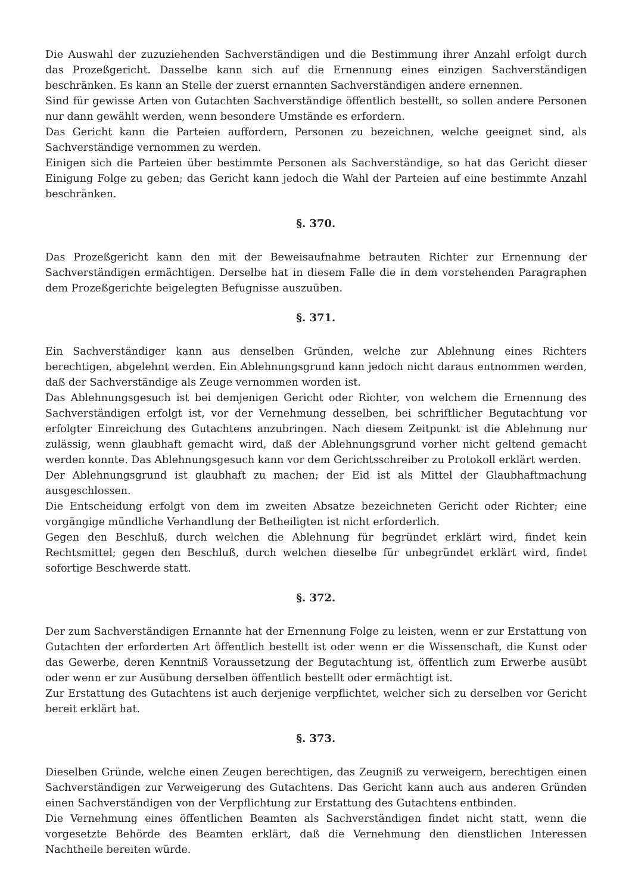Die Auswahl der zuzuziehenden Sachverständigen und die Bestimmung ihrer Anzahl erfolgt durch das Prozeßgericht. Dasselbe kann sich auf die Ernennung eines einzigen Sachverständigen beschränken. Es kann an Stelle der zuerst ernannten Sachverständigen andere ernennen.
Sind für gewisse Arten von Gutachten Sachverständige öffentlich bestellt, so sollen andere Personen nur dann gewählt werden, wenn besondere Umstände es erfordern.
Das Gericht kann die Parteien auffordern, Personen zu bezeichnen, welche geeignet sind, als Sachverständige vernommen zu werden.
Einigen sich die Parteien über bestimmte Personen als Sachverständige, so hat das Gericht dieser Einigung Folge zu geben; das Gericht kann jedoch die Wahl der Parteien auf eine bestimmte Anzahl beschränken.
§. 370.
Das Prozeßgericht kann den mit der Beweisaufnahme betrauten Richter zur Ernennung der Sachverständigen ermächtigen. Derselbe hat in diesem Falle die in dem vorstehenden Paragraphen dem Prozeßgerichte beigelegten Befugnisse auszuüben.
§. 371.
Ein Sachverständiger kann aus denselben Gründen, welche zur Ablehnung eines Richters berechtigen, abgelehnt werden. Ein Ablehnungsgrund kann jedoch nicht daraus entnommen werden, daß der Sachverständige als Zeuge vernommen worden ist.
Das Ablehnungsgesuch ist bei demjenigen Gericht oder Richter, von welchem die Ernennung des Sachverständigen erfolgt ist, vor der Vernehmung desselben, bei schriftlicher Begutachtung vor erfolgter Einreichung des Gutachtens anzubringen. Nach diesem Zeitpunkt ist die Ablehnung nur zulässig, wenn glaubhaft gemacht wird, daß der Ablehnungsgrund vorher nicht geltend gemacht werden konnte. Das Ablehnungsgesuch kann vor dem Gerichtsschreiber zu Protokoll erklärt werden.
Der Ablehnungsgrund ist glaubhaft zu machen; der Eid ist als Mittel der Glaubhaftmachung ausgeschlossen.
Die Entscheidung erfolgt von dem im zweiten Absatze bezeichneten Gericht oder Richter; eine vorgängige mündliche Verhandlung der Betheiligten ist nicht erforderlich.
Gegen den Beschluß, durch welchen die Ablehnung für begründet erklärt wird, findet kein Rechtsmittel; gegen den Beschluß, durch welchen dieselbe für unbegründet erklärt wird, findet sofortige Beschwerde statt.
§. 372.
Der zum Sachverständigen Ernannte hat der Ernennung Folge zu leisten, wenn er zur Erstattung von Gutachten der erforderten Art öffentlich bestellt ist oder wenn er die Wissenschaft, die Kunst oder das Gewerbe, deren Kenntniß Voraussetzung der Begutachtung ist, öffentlich zum Erwerbe ausübt oder wenn er zur Ausübung derselben öffentlich bestellt oder ermächtigt ist.
Zur Erstattung des Gutachtens ist auch derjenige verpflichtet, welcher sich zu derselben vor Gericht bereit erklärt hat.
§. 373.
Dieselben Gründe, welche einen Zeugen berechtigen, das Zeugniß zu verweigern, berechtigen einen Sachverständigen zur Verweigerung des Gutachtens. Das Gericht kann auch aus anderen Gründen einen Sachverständigen von der Verpflichtung zur Erstattung des Gutachtens entbinden.
Die Vernehmung eines öffentlichen Beamten als Sachverständigen findet nicht statt, wenn die vorgesetzte Behörde des Beamten erklärt, daß die Vernehmung den dienstlichen Interessen Nachtheile bereiten würde.